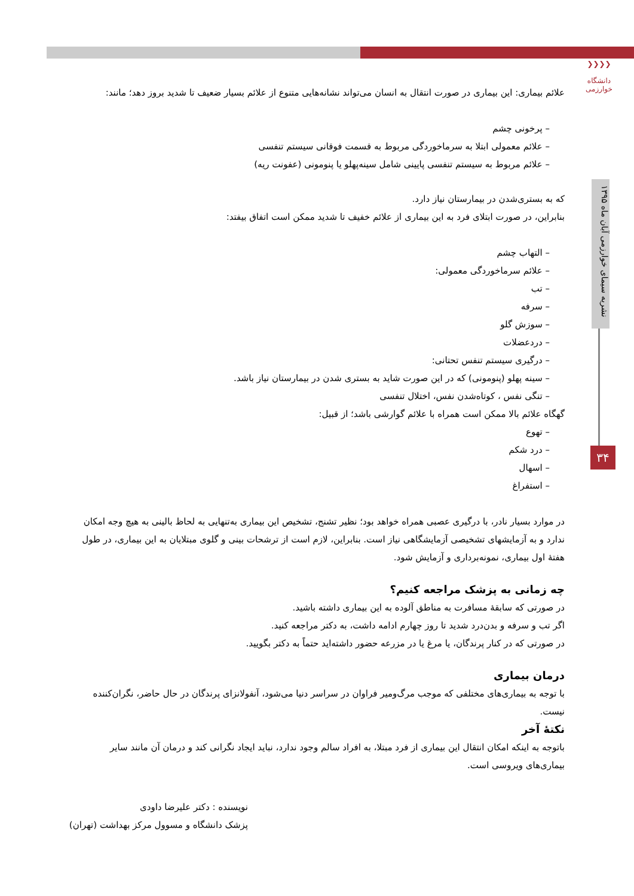❯❯❯❯
دانشگاه خوارزمی
نشریه سیمای خوارزمی آبان ماه ۱۳۹۵
۳۴
علائم بیماری: این بیماری در صورت انتقال به انسان می‌تواند نشانه‌هایی متنوع از علائم بسیار ضعیف تا شدید بروز دهد؛ مانند:
– پرخونی چشم
– علائم معمولی ابتلا به سرماخوردگی مربوط به قسمت فوقانی سیستم تنفسی
– علائم مربوط به سیستم تنفسی پایینی شامل سینه‌پهلو یا پنومونی (عفونت ریه)
که به بستری‌شدن در بیمارستان نیاز دارد.
بنابراین، در صورت ابتلای فرد به این بیماری از علائم خفیف تا شدید ممکن است اتفاق بیفتد:
– التهاب چشم
– علائم سرماخوردگی معمولی:
– تب
– سرفه
– سوزش گلو
– دردعضلات
– درگیری سیستم تنفس تحتانی:
– سینه پهلو (پنومونی) که در این صورت شاید به بستری شدن در بیمارستان نیاز باشد.
– تنگی نفس ، کوتاه‌شدن نفس، اختلال تنفسی
گهگاه علائم بالا ممکن است همراه با علائم گوارشی باشد؛ از قبیل:
– تهوع
– درد شکم
– اسهال
– استفراغ
در موارد بسیار نادر، با درگیری عصبی همراه خواهد بود؛ نظیر تشنج، تشخیص این بیماری به‌تنهایی به لحاظ بالینی به هیچ وجه امکان ندارد و به آزمایشهای تشخیصی آزمایشگاهی نیاز است. بنابراین، لازم است از ترشحات بینی و گلوی مبتلایان به این بیماری، در طول هفتهٔ اول بیماری، نمونه‌برداری و آزمایش شود.
چه زمانی به پزشک مراجعه کنیم؟
در صورتی که سابقهٔ مسافرت به مناطق آلوده به این بیماری داشته باشید.
اگر تب و سرفه و بدن‌درد شدید تا روز چهارم ادامه داشت، به دکتر مراجعه کنید.
در صورتی که در کنار پرندگان، یا مرغ یا در مزرعه حضور داشته‌اید حتماً به دکتر بگویید.
درمان بیماری
با توجه به بیماری‌های مختلفی که موجب مرگ‌ومیر فراوان در سراسر دنیا می‌شود، آنفولانزای پرندگان در حال حاضر، نگران‌کننده نیست.
نکتهٔ آخر
باتوجه به اینکه امکان انتقال این بیماری از فرد مبتلا، به افراد سالم وجود ندارد، نباید ایجاد نگرانی کند و درمان آن مانند سایر بیماری‌های ویروسی است.
نویسنده : دکتر علیرضا داودی
پزشک دانشگاه و مسوول مرکز بهداشت (تهران)